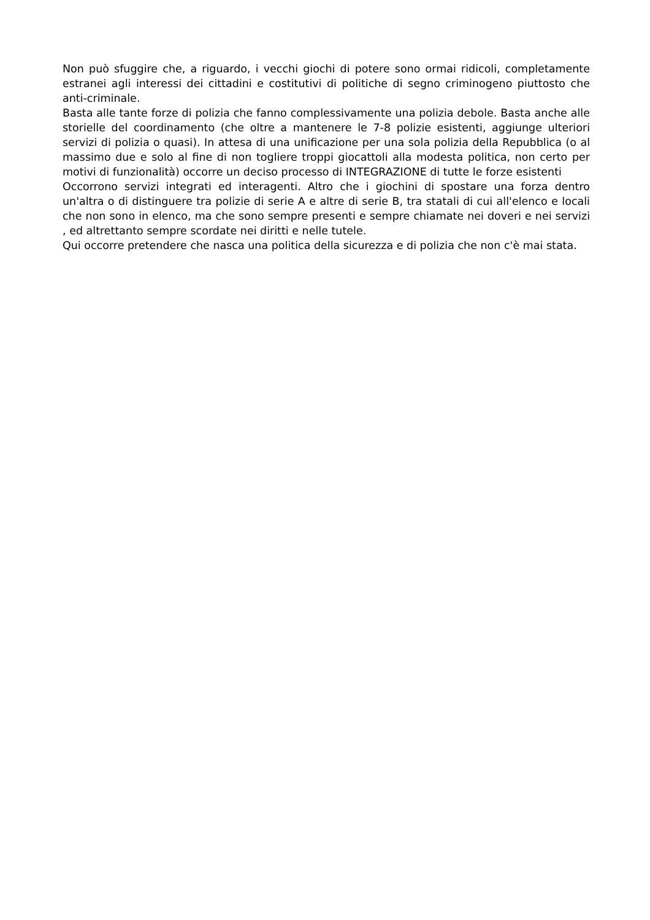Non può sfuggire che, a riguardo, i vecchi giochi di potere sono ormai ridicoli, completamente estranei agli interessi dei cittadini e costitutivi di politiche di segno criminogeno piuttosto che anti-criminale.
Basta alle tante forze di polizia che fanno complessivamente una polizia debole. Basta anche alle storielle del coordinamento (che oltre a mantenere le 7-8 polizie esistenti, aggiunge ulteriori servizi di polizia o quasi). In attesa di una unificazione per una sola polizia della Repubblica (o al massimo due e solo al fine di non togliere troppi giocattoli alla modesta politica, non certo per motivi di funzionalità) occorre un deciso processo di INTEGRAZIONE di tutte le forze esistenti
Occorrono servizi integrati ed interagenti. Altro che i giochini di spostare una forza dentro un'altra o di distinguere tra polizie di serie A e altre di serie B, tra statali di cui all'elenco e locali che non sono in elenco, ma che sono sempre presenti e sempre chiamate nei doveri e nei servizi , ed altrettanto sempre scordate nei diritti e nelle tutele.
Qui occorre pretendere che nasca una politica della sicurezza e di polizia che non c'è mai stata.